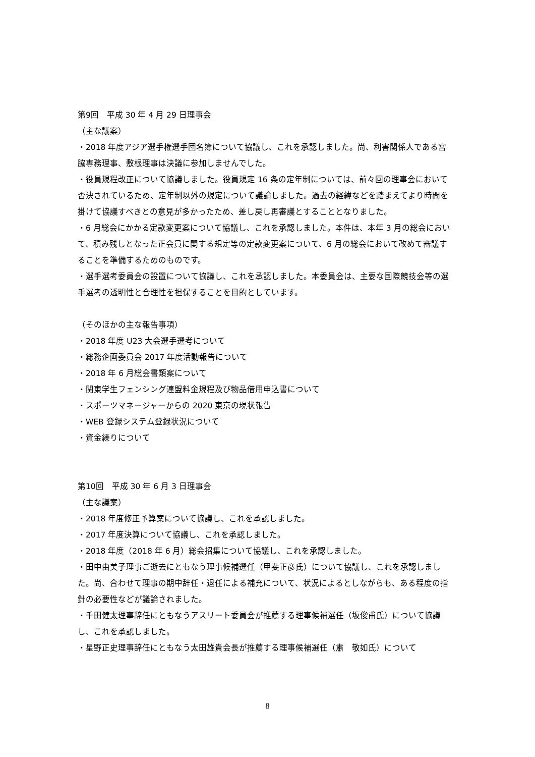第9回　平成 30 年 4 月 29 日理事会
（主な議案）
・2018 年度アジア選手権選手団名簿について協議し、これを承認しました。尚、利害関係人である宮脇専務理事、敷根理事は決議に参加しませんでした。
・役員規程改正について協議しました。役員規定 16 条の定年制については、前々回の理事会において否決されているため、定年制以外の規定について議論しました。過去の経緯などを踏まえてより時間を掛けて協議すべきとの意見が多かったため、差し戻し再審議とすることとなりました。
・6 月総会にかかる定款変更案について協議し、これを承認しました。本件は、本年 3 月の総会において、積み残しとなった正会員に関する規定等の定款変更案について、6 月の総会において改めて審議することを準備するためのものです。
・選手選考委員会の設置について協議し、これを承認しました。本委員会は、主要な国際競技会等の選手選考の透明性と合理性を担保することを目的としています。
（そのほかの主な報告事項）
・2018 年度 U23 大会選手選考について
・総務企画委員会 2017 年度活動報告について
・2018 年 6 月総会書類案について
・関東学生フェンシング連盟料金規程及び物品借用申込書について
・スポーツマネージャーからの 2020 東京の現状報告
・WEB 登録システム登録状況について
・資金繰りについて
第10回　平成 30 年 6 月 3 日理事会
（主な議案）
・2018 年度修正予算案について協議し、これを承認しました。
・2017 年度決算について協議し、これを承認しました。
・2018 年度（2018 年 6 月）総会招集について協議し、これを承認しました。
・田中由美子理事ご逝去にともなう理事候補選任（甲斐正彦氏）について協議し、これを承認しました。尚、合わせて理事の期中辞任・退任による補充について、状況によるとしながらも、ある程度の指針の必要性などが議論されました。
・千田健太理事辞任にともなうアスリート委員会が推薦する理事候補選任（坂俊甫氏）について協議し、これを承認しました。
・星野正史理事辞任にともなう太田雄貴会長が推薦する理事候補選任（肅　敬如氏）について
8